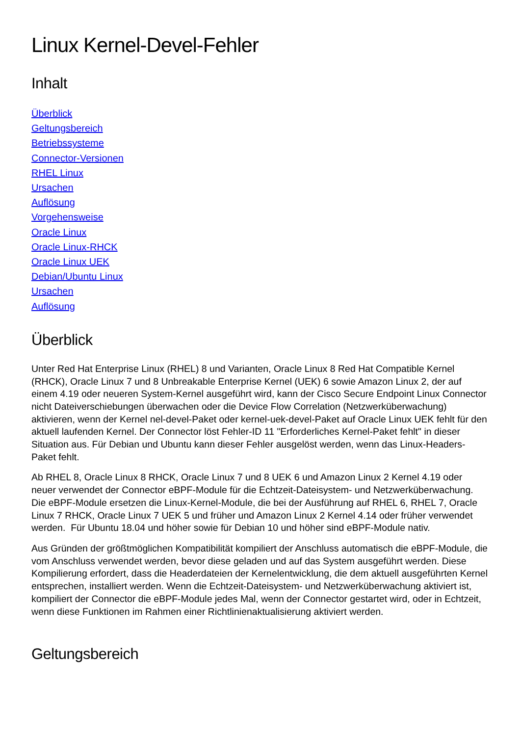Linux Kernel-Devel-Fehler
Inhalt
Überblick
Geltungsbereich
Betriebssysteme
Connector-Versionen
RHEL Linux
Ursachen
Auflösung
Vorgehensweise
Oracle Linux
Oracle Linux-RHCK
Oracle Linux UEK
Debian/Ubuntu Linux
Ursachen
Auflösung
Überblick
Unter Red Hat Enterprise Linux (RHEL) 8 und Varianten, Oracle Linux 8 Red Hat Compatible Kernel (RHCK), Oracle Linux 7 und 8 Unbreakable Enterprise Kernel (UEK) 6 sowie Amazon Linux 2, der auf einem 4.19 oder neueren System-Kernel ausgeführt wird, kann der Cisco Secure Endpoint Linux Connector nicht Dateiverschiebungen überwachen oder die Device Flow Correlation (Netzwerküberwachung) aktivieren, wenn der Kernel nel-devel-Paket oder kernel-uek-devel-Paket auf Oracle Linux UEK fehlt für den aktuell laufenden Kernel. Der Connector löst Fehler-ID 11 "Erforderliches Kernel-Paket fehlt" in dieser Situation aus. Für Debian und Ubuntu kann dieser Fehler ausgelöst werden, wenn das Linux-Headers-Paket fehlt.
Ab RHEL 8, Oracle Linux 8 RHCK, Oracle Linux 7 und 8 UEK 6 und Amazon Linux 2 Kernel 4.19 oder neuer verwendet der Connector eBPF-Module für die Echtzeit-Dateisystem- und Netzwerküberwachung. Die eBPF-Module ersetzen die Linux-Kernel-Module, die bei der Ausführung auf RHEL 6, RHEL 7, Oracle Linux 7 RHCK, Oracle Linux 7 UEK 5 und früher und Amazon Linux 2 Kernel 4.14 oder früher verwendet werden. Für Ubuntu 18.04 und höher sowie für Debian 10 und höher sind eBPF-Module nativ.
Aus Gründen der größtmöglichen Kompatibilität kompiliert der Anschluss automatisch die eBPF-Module, die vom Anschluss verwendet werden, bevor diese geladen und auf das System ausgeführt werden. Diese Kompilierung erfordert, dass die Headerdateien der Kernelentwicklung, die dem aktuell ausgeführten Kernel entsprechen, installiert werden. Wenn die Echtzeit-Dateisystem- und Netzwerküberwachung aktiviert ist, kompiliert der Connector die eBPF-Module jedes Mal, wenn der Connector gestartet wird, oder in Echtzeit, wenn diese Funktionen im Rahmen einer Richtlinienaktualisierung aktiviert werden.
Geltungsbereich